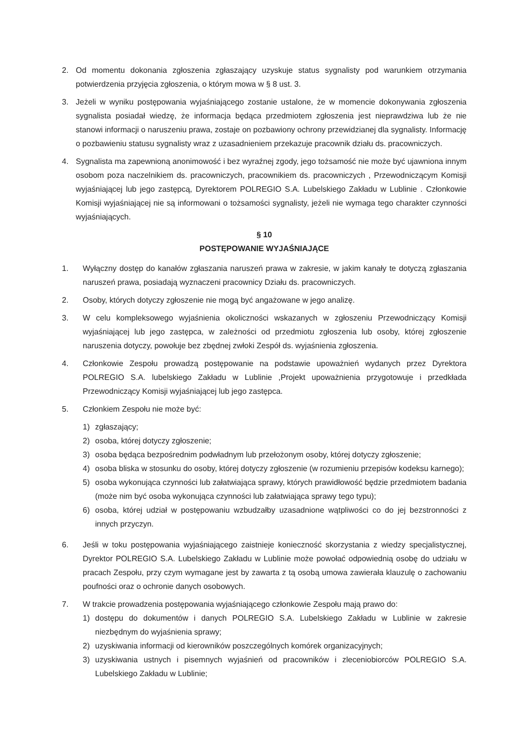2. Od momentu dokonania zgłoszenia zgłaszający uzyskuje status sygnalisty pod warunkiem otrzymania potwierdzenia przyjęcia zgłoszenia, o którym mowa w § 8 ust. 3.
3. Jeżeli w wyniku postępowania wyjaśniającego zostanie ustalone, że w momencie dokonywania zgłoszenia sygnalista posiadał wiedzę, że informacja będąca przedmiotem zgłoszenia jest nieprawdziwa lub że nie stanowi informacji o naruszeniu prawa, zostaje on pozbawiony ochrony przewidzianej dla sygnalisty. Informację o pozbawieniu statusu sygnalisty wraz z uzasadnieniem przekazuje pracownik działu ds. pracowniczych.
4. Sygnalista ma zapewnioną anonimowość i bez wyraźnej zgody, jego tożsamość nie może być ujawniona innym osobom poza naczelnikiem ds. pracowniczych, pracownikiem ds. pracowniczych , Przewodniczącym Komisji wyjaśniającej lub jego zastępcą, Dyrektorem POLREGIO S.A. Lubelskiego Zakładu w Lublinie . Członkowie Komisji wyjaśniającej nie są informowani o tożsamości sygnalisty, jeżeli nie wymaga tego charakter czynności wyjaśniających.
§ 10
POSTĘPOWANIE WYJAŚNIAJĄCE
1. Wyłączny dostęp do kanałów zgłaszania naruszeń prawa w zakresie, w jakim kanały te dotyczą zgłaszania naruszeń prawa, posiadają wyznaczeni pracownicy Działu ds. pracowniczych.
2. Osoby, których dotyczy zgłoszenie nie mogą być angażowane w jego analizę.
3. W celu kompleksowego wyjaśnienia okoliczności wskazanych w zgłoszeniu Przewodniczący Komisji wyjaśniającej lub jego zastępca, w zależności od przedmiotu zgłoszenia lub osoby, której zgłoszenie naruszenia dotyczy, powołuje bez zbędnej zwłoki Zespół ds. wyjaśnienia zgłoszenia.
4. Członkowie Zespołu prowadzą postępowanie na podstawie upoważnień wydanych przez Dyrektora POLREGIO S.A. lubelskiego Zakładu w Lublinie ,Projekt upoważnienia przygotowuje i przedkłada Przewodniczący Komisji wyjaśniającej lub jego zastępca.
5. Członkiem Zespołu nie może być:
1) zgłaszający;
2) osoba, której dotyczy zgłoszenie;
3) osoba będąca bezpośrednim podwładnym lub przełożonym osoby, której dotyczy zgłoszenie;
4) osoba bliska w stosunku do osoby, której dotyczy zgłoszenie (w rozumieniu przepisów kodeksu karnego);
5) osoba wykonująca czynności lub załatwiająca sprawy, których prawidłowość będzie przedmiotem badania (może nim być osoba wykonująca czynności lub załatwiająca sprawy tego typu);
6) osoba, której udział w postępowaniu wzbudzałby uzasadnione wątpliwości co do jej bezstronności z innych przyczyn.
6. Jeśli w toku postępowania wyjaśniającego zaistnieje konieczność skorzystania z wiedzy specjalistycznej, Dyrektor POLREGIO S.A. Lubelskiego Zakładu w Lublinie może powołać odpowiednią osobę do udziału w pracach Zespołu, przy czym wymagane jest by zawarta z tą osobą umowa zawierała klauzulę o zachowaniu poufności oraz o ochronie danych osobowych.
7. W trakcie prowadzenia postępowania wyjaśniającego członkowie Zespołu mają prawo do:
1) dostępu do dokumentów i danych POLREGIO S.A. Lubelskiego Zakładu w Lublinie w zakresie niezbędnym do wyjaśnienia sprawy;
2) uzyskiwania informacji od kierowników poszczególnych komórek organizacyjnych;
3) uzyskiwania ustnych i pisemnych wyjaśnień od pracowników i zleceniobiorców POLREGIO S.A. Lubelskiego Zakładu w Lublinie;